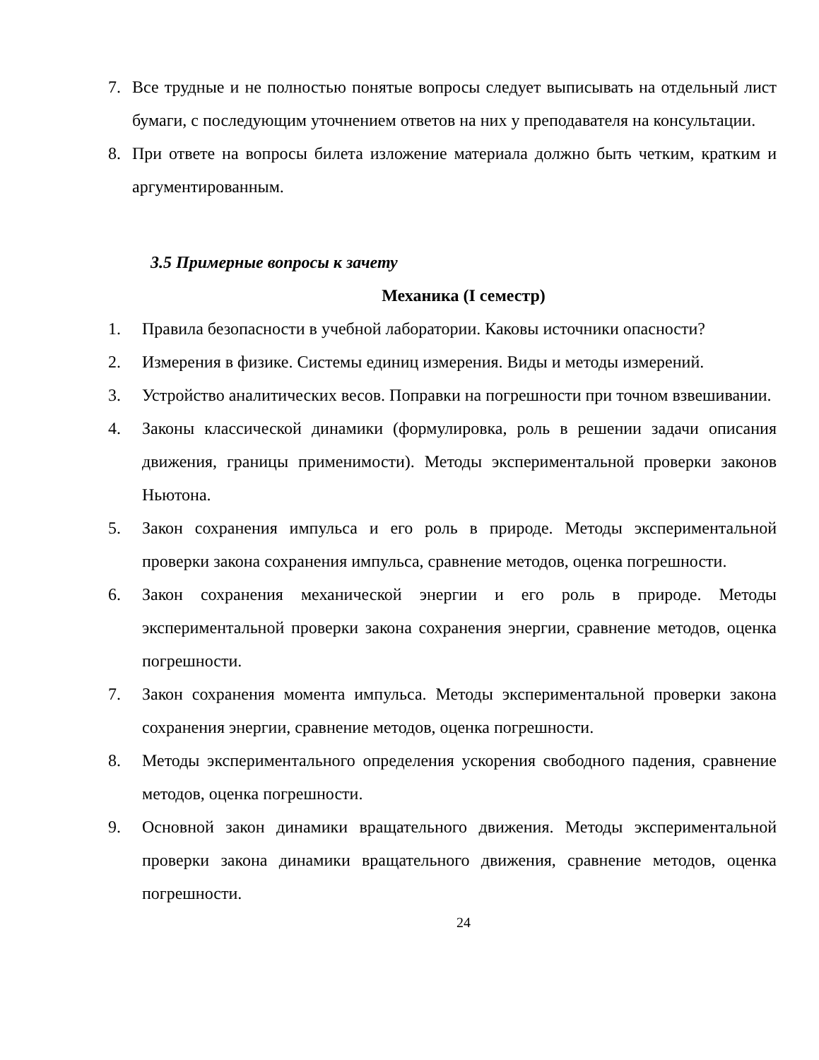7. Все трудные и не полностью понятые вопросы следует выписывать на отдельный лист бумаги, с последующим уточнением ответов на них у преподавателя на консультации.
8. При ответе на вопросы билета изложение материала должно быть четким, кратким и аргументированным.
3.5 Примерные вопросы к зачету
Механика (I семестр)
1. Правила безопасности в учебной лаборатории. Каковы источники опасности?
2. Измерения в физике. Системы единиц измерения. Виды и методы измерений.
3. Устройство аналитических весов. Поправки на погрешности при точном взвешивании.
4. Законы классической динамики (формулировка, роль в решении задачи описания движения, границы применимости). Методы экспериментальной проверки законов Ньютона.
5. Закон сохранения импульса и его роль в природе. Методы экспериментальной проверки закона сохранения импульса, сравнение методов, оценка погрешности.
6. Закон сохранения механической энергии и его роль в природе. Методы экспериментальной проверки закона сохранения энергии, сравнение методов, оценка погрешности.
7. Закон сохранения момента импульса. Методы экспериментальной проверки закона сохранения энергии, сравнение методов, оценка погрешности.
8. Методы экспериментального определения ускорения свободного падения, сравнение методов, оценка погрешности.
9. Основной закон динамики вращательного движения. Методы экспериментальной проверки закона динамики вращательного движения, сравнение методов, оценка погрешности.
24